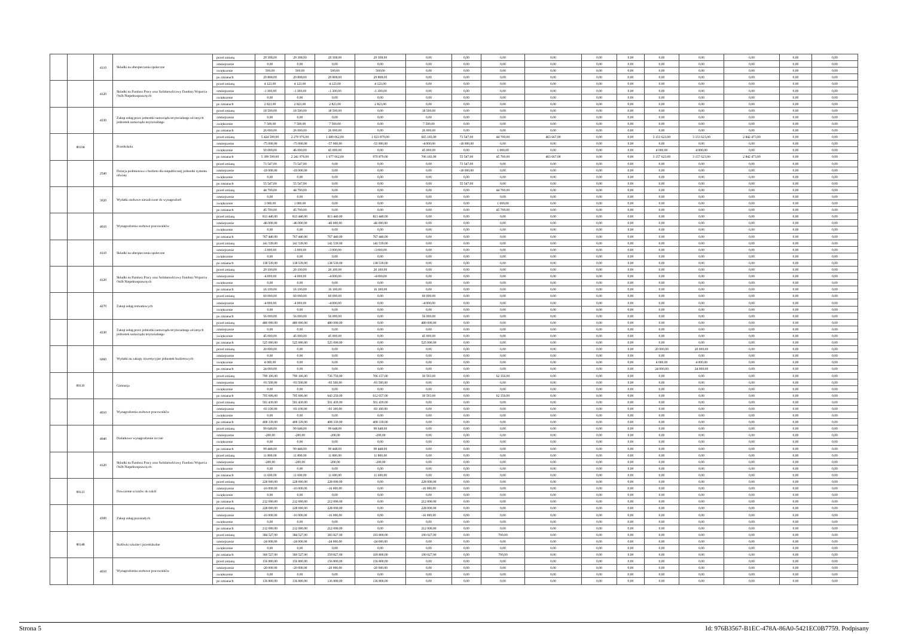| | | 4110 | Składki na ubezpieczenia społeczne | przed zmianą | 29 308,00 | 29 308,00 | 29 308,00 | 29 308,00 | 0,00 | 0,00 | 0,00 | 0,00 | 0,00 | 0,00 | 0,00 | 0,00 | 0,00 | 0,00 | 0,00 |
| | | | | zmniejszenie | 0,00 | 0,00 | 0,00 | 0,00 | 0,00 | 0,00 | 0,00 | 0,00 | 0,00 | 0,00 | 0,00 | 0,00 | 0,00 | 0,00 | 0,00 |
| | | | | zwiększenie | 500,00 | 500,00 | 500,00 | 500,00 | 0,00 | 0,00 | 0,00 | 0,00 | 0,00 | 0,00 | 0,00 | 0,00 | 0,00 | 0,00 | 0,00 |
| | | | | po zmianach | 29 808,00 | 29 808,00 | 29 808,00 | 29 808,00 | 0,00 | 0,00 | 0,00 | 0,00 | 0,00 | 0,00 | 0,00 | 0,00 | 0,00 | 0,00 | 0,00 |
| | | 4120 | Składki na Fundusz Pracy oraz Solidarnościowy Fundusz Wsparcia Osób Niepełnosprawnych | przed zmianą | 4 123,00 | 4 123,00 | 4 123,00 | 4 123,00 | 0,00 | 0,00 | 0,00 | 0,00 | 0,00 | 0,00 | 0,00 | 0,00 | 0,00 | 0,00 | 0,00 |
| | | | | zmniejszenie | -1 300,00 | -1 300,00 | -1 300,00 | -1 300,00 | 0,00 | 0,00 | 0,00 | 0,00 | 0,00 | 0,00 | 0,00 | 0,00 | 0,00 | 0,00 | 0,00 |
| | | | | zwiększenie | 0,00 | 0,00 | 0,00 | 0,00 | 0,00 | 0,00 | 0,00 | 0,00 | 0,00 | 0,00 | 0,00 | 0,00 | 0,00 | 0,00 | 0,00 |
| | | | | po zmianach | 2 823,00 | 2 823,00 | 2 823,00 | 2 823,00 | 0,00 | 0,00 | 0,00 | 0,00 | 0,00 | 0,00 | 0,00 | 0,00 | 0,00 | 0,00 | 0,00 |
| | | 4330 | Zakup usług przez jednostki samorządu terytorialnego od innych jednostek samorządu terytorialnego | przed zmianą | 18 500,00 | 18 500,00 | 18 500,00 | 0,00 | 18 500,00 | 0,00 | 0,00 | 0,00 | 0,00 | 0,00 | 0,00 | 0,00 | 0,00 | 0,00 | 0,00 |
| | | | | zmniejszenie | 0,00 | 0,00 | 0,00 | 0,00 | 0,00 | 0,00 | 0,00 | 0,00 | 0,00 | 0,00 | 0,00 | 0,00 | 0,00 | 0,00 | 0,00 |
| | | | | zwiększenie | 7 500,00 | 7 500,00 | 7 500,00 | 0,00 | 7 500,00 | 0,00 | 0,00 | 0,00 | 0,00 | 0,00 | 0,00 | 0,00 | 0,00 | 0,00 | 0,00 |
| | | | | po zmianach | 26 000,00 | 26 000,00 | 26 000,00 | 0,00 | 26 000,00 | 0,00 | 0,00 | 0,00 | 0,00 | 0,00 | 0,00 | 0,00 | 0,00 | 0,00 | 0,00 |
| | 80104 | | Przedszkola | przed zmianą | 5 424 599,00 | 2 270 976,00 | 1 689 062,00 | 1 023 879,00 | 665 183,00 | 73 547,00 | 44 700,00 | 463 667,00 | 0,00 | 0,00 | 3 153 623,00 | 3 153 623,00 | 2 842 473,00 | 0,00 | 0,00 |
| | | | | zmniejszenie | -75 000,00 | -75 000,00 | -57 000,00 | -53 000,00 | -4 000,00 | -18 000,00 | 0,00 | 0,00 | 0,00 | 0,00 | 0,00 | 0,00 | 0,00 | 0,00 | 0,00 |
| | | | | zwiększenie | 50 000,00 | 46 000,00 | 45 000,00 | 0,00 | 45 000,00 | 0,00 | 1 000,00 | 0,00 | 0,00 | 0,00 | 4 000,00 | 4 000,00 | 0,00 | 0,00 | 0,00 |
| | | | | po zmianach | 5 399 599,00 | 2 241 976,00 | 1 677 062,00 | 970 879,00 | 706 183,00 | 55 547,00 | 45 700,00 | 463 667,00 | 0,00 | 0,00 | 3 157 623,00 | 3 157 623,00 | 2 842 473,00 | 0,00 | 0,00 |
| | | 2540 | Dotacja podmiotowa z budżetu dla niepublicznej jednostki systemu oświaty | przed zmianą | 73 547,00 | 73 547,00 | 0,00 | 0,00 | 0,00 | 73 547,00 | 0,00 | 0,00 | 0,00 | 0,00 | 0,00 | 0,00 | 0,00 | 0,00 | 0,00 |
| | | | | zmniejszenie | -18 000,00 | -18 000,00 | 0,00 | 0,00 | 0,00 | -18 000,00 | 0,00 | 0,00 | 0,00 | 0,00 | 0,00 | 0,00 | 0,00 | 0,00 | 0,00 |
| | | | | zwiększenie | 0,00 | 0,00 | 0,00 | 0,00 | 0,00 | 0,00 | 0,00 | 0,00 | 0,00 | 0,00 | 0,00 | 0,00 | 0,00 | 0,00 | 0,00 |
| | | | | po zmianach | 55 547,00 | 55 547,00 | 0,00 | 0,00 | 0,00 | 55 547,00 | 0,00 | 0,00 | 0,00 | 0,00 | 0,00 | 0,00 | 0,00 | 0,00 | 0,00 |
| | | 3020 | Wydatki osobowe niezaliczone do wynagrodzeń | przed zmianą | 44 700,00 | 44 700,00 | 0,00 | 0,00 | 0,00 | 0,00 | 44 700,00 | 0,00 | 0,00 | 0,00 | 0,00 | 0,00 | 0,00 | 0,00 | 0,00 |
| | | | | zmniejszenie | 0,00 | 0,00 | 0,00 | 0,00 | 0,00 | 0,00 | 0,00 | 0,00 | 0,00 | 0,00 | 0,00 | 0,00 | 0,00 | 0,00 | 0,00 |
| | | | | zwiększenie | 1 000,00 | 1 000,00 | 0,00 | 0,00 | 0,00 | 0,00 | 1 000,00 | 0,00 | 0,00 | 0,00 | 0,00 | 0,00 | 0,00 | 0,00 | 0,00 |
| | | | | po zmianach | 45 700,00 | 45 700,00 | 0,00 | 0,00 | 0,00 | 0,00 | 45 700,00 | 0,00 | 0,00 | 0,00 | 0,00 | 0,00 | 0,00 | 0,00 | 0,00 |
| | | 4010 | Wynagrodzenia osobowe pracowników | przed zmianą | 813 440,00 | 813 440,00 | 813 440,00 | 813 440,00 | 0,00 | 0,00 | 0,00 | 0,00 | 0,00 | 0,00 | 0,00 | 0,00 | 0,00 | 0,00 | 0,00 |
| | | | | zmniejszenie | -46 000,00 | -46 000,00 | -46 000,00 | -46 000,00 | 0,00 | 0,00 | 0,00 | 0,00 | 0,00 | 0,00 | 0,00 | 0,00 | 0,00 | 0,00 | 0,00 |
| | | | | zwiększenie | 0,00 | 0,00 | 0,00 | 0,00 | 0,00 | 0,00 | 0,00 | 0,00 | 0,00 | 0,00 | 0,00 | 0,00 | 0,00 | 0,00 | 0,00 |
| | | | | po zmianach | 767 440,00 | 767 440,00 | 767 440,00 | 767 440,00 | 0,00 | 0,00 | 0,00 | 0,00 | 0,00 | 0,00 | 0,00 | 0,00 | 0,00 | 0,00 | 0,00 |
| | | 4110 | Składki na ubezpieczenia społeczne | przed zmianą | 141 539,00 | 141 539,00 | 141 539,00 | 141 539,00 | 0,00 | 0,00 | 0,00 | 0,00 | 0,00 | 0,00 | 0,00 | 0,00 | 0,00 | 0,00 | 0,00 |
| | | | | zmniejszenie | -3 000,00 | -3 000,00 | -3 000,00 | -3 000,00 | 0,00 | 0,00 | 0,00 | 0,00 | 0,00 | 0,00 | 0,00 | 0,00 | 0,00 | 0,00 | 0,00 |
| | | | | zwiększenie | 0,00 | 0,00 | 0,00 | 0,00 | 0,00 | 0,00 | 0,00 | 0,00 | 0,00 | 0,00 | 0,00 | 0,00 | 0,00 | 0,00 | 0,00 |
| | | | | po zmianach | 138 539,00 | 138 539,00 | 138 539,00 | 138 539,00 | 0,00 | 0,00 | 0,00 | 0,00 | 0,00 | 0,00 | 0,00 | 0,00 | 0,00 | 0,00 | 0,00 |
| | | 4120 | Składki na Fundusz Pracy oraz Solidarnościowy Fundusz Wsparcia Osób Niepełnosprawnych | przed zmianą | 20 100,00 | 20 100,00 | 20 100,00 | 20 100,00 | 0,00 | 0,00 | 0,00 | 0,00 | 0,00 | 0,00 | 0,00 | 0,00 | 0,00 | 0,00 | 0,00 |
| | | | | zmniejszenie | -4 000,00 | -4 000,00 | -4 000,00 | -4 000,00 | 0,00 | 0,00 | 0,00 | 0,00 | 0,00 | 0,00 | 0,00 | 0,00 | 0,00 | 0,00 | 0,00 |
| | | | | zwiększenie | 0,00 | 0,00 | 0,00 | 0,00 | 0,00 | 0,00 | 0,00 | 0,00 | 0,00 | 0,00 | 0,00 | 0,00 | 0,00 | 0,00 | 0,00 |
| | | | | po zmianach | 16 100,00 | 16 100,00 | 16 100,00 | 16 100,00 | 0,00 | 0,00 | 0,00 | 0,00 | 0,00 | 0,00 | 0,00 | 0,00 | 0,00 | 0,00 | 0,00 |
| | | 4270 | Zakup usług remontowych | przed zmianą | 60 000,00 | 60 000,00 | 60 000,00 | 0,00 | 60 000,00 | 0,00 | 0,00 | 0,00 | 0,00 | 0,00 | 0,00 | 0,00 | 0,00 | 0,00 | 0,00 |
| | | | | zmniejszenie | -4 000,00 | -4 000,00 | -4 000,00 | 0,00 | -4 000,00 | 0,00 | 0,00 | 0,00 | 0,00 | 0,00 | 0,00 | 0,00 | 0,00 | 0,00 | 0,00 |
| | | | | zwiększenie | 0,00 | 0,00 | 0,00 | 0,00 | 0,00 | 0,00 | 0,00 | 0,00 | 0,00 | 0,00 | 0,00 | 0,00 | 0,00 | 0,00 | 0,00 |
| | | | | po zmianach | 56 000,00 | 56 000,00 | 56 000,00 | 0,00 | 56 000,00 | 0,00 | 0,00 | 0,00 | 0,00 | 0,00 | 0,00 | 0,00 | 0,00 | 0,00 | 0,00 |
| | | 4330 | Zakup usług przez jednostki samorządu terytorialnego od innych jednostek samorządu terytorialnego | przed zmianą | 480 000,00 | 480 000,00 | 480 000,00 | 0,00 | 480 000,00 | 0,00 | 0,00 | 0,00 | 0,00 | 0,00 | 0,00 | 0,00 | 0,00 | 0,00 | 0,00 |
| | | | | zmniejszenie | 0,00 | 0,00 | 0,00 | 0,00 | 0,00 | 0,00 | 0,00 | 0,00 | 0,00 | 0,00 | 0,00 | 0,00 | 0,00 | 0,00 | 0,00 |
| | | | | zwiększenie | 45 000,00 | 45 000,00 | 45 000,00 | 0,00 | 45 000,00 | 0,00 | 0,00 | 0,00 | 0,00 | 0,00 | 0,00 | 0,00 | 0,00 | 0,00 | 0,00 |
| | | | | po zmianach | 525 000,00 | 525 000,00 | 525 000,00 | 0,00 | 525 000,00 | 0,00 | 0,00 | 0,00 | 0,00 | 0,00 | 0,00 | 0,00 | 0,00 | 0,00 | 0,00 |
| | | 6060 | Wydatki na zakupy inwestycyjne jednostek budżetowych | przed zmianą | 20 000,00 | 0,00 | 0,00 | 0,00 | 0,00 | 0,00 | 0,00 | 0,00 | 0,00 | 0,00 | 20 000,00 | 20 000,00 | 0,00 | 0,00 | 0,00 |
| | | | | zmniejszenie | 0,00 | 0,00 | 0,00 | 0,00 | 0,00 | 0,00 | 0,00 | 0,00 | 0,00 | 0,00 | 0,00 | 0,00 | 0,00 | 0,00 | 0,00 |
| | | | | zwiększenie | 4 000,00 | 0,00 | 0,00 | 0,00 | 0,00 | 0,00 | 0,00 | 0,00 | 0,00 | 0,00 | 4 000,00 | 4 000,00 | 0,00 | 0,00 | 0,00 |
| | | | | po zmianach | 24 000,00 | 0,00 | 0,00 | 0,00 | 0,00 | 0,00 | 0,00 | 0,00 | 0,00 | 0,00 | 24 000,00 | 24 000,00 | 0,00 | 0,00 | 0,00 |
| | 80110 | | Gimnazja | przed zmianą | 799 106,00 | 799 106,00 | 736 750,00 | 706 157,00 | 30 593,00 | 0,00 | 62 356,00 | 0,00 | 0,00 | 0,00 | 0,00 | 0,00 | 0,00 | 0,00 | 0,00 |
| | | | | zmniejszenie | -93 500,00 | -93 500,00 | -93 500,00 | -93 500,00 | 0,00 | 0,00 | 0,00 | 0,00 | 0,00 | 0,00 | 0,00 | 0,00 | 0,00 | 0,00 | 0,00 |
| | | | | zwiększenie | 0,00 | 0,00 | 0,00 | 0,00 | 0,00 | 0,00 | 0,00 | 0,00 | 0,00 | 0,00 | 0,00 | 0,00 | 0,00 | 0,00 | 0,00 |
| | | | | po zmianach | 705 606,00 | 705 606,00 | 643 250,00 | 612 657,00 | 30 593,00 | 0,00 | 62 356,00 | 0,00 | 0,00 | 0,00 | 0,00 | 0,00 | 0,00 | 0,00 | 0,00 |
| | | 4010 | Wynagrodzenia osobowe pracowników | przed zmianą | 501 439,00 | 501 439,00 | 501 439,00 | 501 439,00 | 0,00 | 0,00 | 0,00 | 0,00 | 0,00 | 0,00 | 0,00 | 0,00 | 0,00 | 0,00 | 0,00 |
| | | | | zmniejszenie | -93 100,00 | -93 100,00 | -93 100,00 | -93 100,00 | 0,00 | 0,00 | 0,00 | 0,00 | 0,00 | 0,00 | 0,00 | 0,00 | 0,00 | 0,00 | 0,00 |
| | | | | zwiększenie | 0,00 | 0,00 | 0,00 | 0,00 | 0,00 | 0,00 | 0,00 | 0,00 | 0,00 | 0,00 | 0,00 | 0,00 | 0,00 | 0,00 | 0,00 |
| | | | | po zmianach | 408 339,00 | 408 339,00 | 408 339,00 | 408 339,00 | 0,00 | 0,00 | 0,00 | 0,00 | 0,00 | 0,00 | 0,00 | 0,00 | 0,00 | 0,00 | 0,00 |
| | | 4040 | Dodatkowe wynagrodzenie roczne | przed zmianą | 99 648,00 | 99 648,00 | 99 648,00 | 99 648,00 | 0,00 | 0,00 | 0,00 | 0,00 | 0,00 | 0,00 | 0,00 | 0,00 | 0,00 | 0,00 | 0,00 |
| | | | | zmniejszenie | -200,00 | -200,00 | -200,00 | -200,00 | 0,00 | 0,00 | 0,00 | 0,00 | 0,00 | 0,00 | 0,00 | 0,00 | 0,00 | 0,00 | 0,00 |
| | | | | zwiększenie | 0,00 | 0,00 | 0,00 | 0,00 | 0,00 | 0,00 | 0,00 | 0,00 | 0,00 | 0,00 | 0,00 | 0,00 | 0,00 | 0,00 | 0,00 |
| | | | | po zmianach | 99 448,00 | 99 448,00 | 99 448,00 | 99 448,00 | 0,00 | 0,00 | 0,00 | 0,00 | 0,00 | 0,00 | 0,00 | 0,00 | 0,00 | 0,00 | 0,00 |
| | | 4120 | Składki na Fundusz Pracy oraz Solidarnościowy Fundusz Wsparcia Osób Niepełnosprawnych | przed zmianą | 11 800,00 | 11 800,00 | 11 800,00 | 11 800,00 | 0,00 | 0,00 | 0,00 | 0,00 | 0,00 | 0,00 | 0,00 | 0,00 | 0,00 | 0,00 | 0,00 |
| | | | | zmniejszenie | -200,00 | -200,00 | -200,00 | -200,00 | 0,00 | 0,00 | 0,00 | 0,00 | 0,00 | 0,00 | 0,00 | 0,00 | 0,00 | 0,00 | 0,00 |
| | | | | zwiększenie | 0,00 | 0,00 | 0,00 | 0,00 | 0,00 | 0,00 | 0,00 | 0,00 | 0,00 | 0,00 | 0,00 | 0,00 | 0,00 | 0,00 | 0,00 |
| | | | | po zmianach | 11 600,00 | 11 600,00 | 11 600,00 | 11 600,00 | 0,00 | 0,00 | 0,00 | 0,00 | 0,00 | 0,00 | 0,00 | 0,00 | 0,00 | 0,00 | 0,00 |
| | 80113 | | Dowożenie uczniów do szkół | przed zmianą | 228 000,00 | 228 000,00 | 228 000,00 | 0,00 | 228 000,00 | 0,00 | 0,00 | 0,00 | 0,00 | 0,00 | 0,00 | 0,00 | 0,00 | 0,00 | 0,00 |
| | | | | zmniejszenie | -16 000,00 | -16 000,00 | -16 000,00 | 0,00 | -16 000,00 | 0,00 | 0,00 | 0,00 | 0,00 | 0,00 | 0,00 | 0,00 | 0,00 | 0,00 | 0,00 |
| | | | | zwiększenie | 0,00 | 0,00 | 0,00 | 0,00 | 0,00 | 0,00 | 0,00 | 0,00 | 0,00 | 0,00 | 0,00 | 0,00 | 0,00 | 0,00 | 0,00 |
| | | | | po zmianach | 212 000,00 | 212 000,00 | 212 000,00 | 0,00 | 212 000,00 | 0,00 | 0,00 | 0,00 | 0,00 | 0,00 | 0,00 | 0,00 | 0,00 | 0,00 | 0,00 |
| | | 4300 | Zakup usług pozostałych | przed zmianą | 228 000,00 | 228 000,00 | 228 000,00 | 0,00 | 228 000,00 | 0,00 | 0,00 | 0,00 | 0,00 | 0,00 | 0,00 | 0,00 | 0,00 | 0,00 | 0,00 |
| | | | | zmniejszenie | -16 000,00 | -16 000,00 | -16 000,00 | 0,00 | -16 000,00 | 0,00 | 0,00 | 0,00 | 0,00 | 0,00 | 0,00 | 0,00 | 0,00 | 0,00 | 0,00 |
| | | | | zwiększenie | 0,00 | 0,00 | 0,00 | 0,00 | 0,00 | 0,00 | 0,00 | 0,00 | 0,00 | 0,00 | 0,00 | 0,00 | 0,00 | 0,00 | 0,00 |
| | | | | po zmianach | 212 000,00 | 212 000,00 | 212 000,00 | 0,00 | 212 000,00 | 0,00 | 0,00 | 0,00 | 0,00 | 0,00 | 0,00 | 0,00 | 0,00 | 0,00 | 0,00 |
| | 80148 | | Stołówki szkolne i przedszkolne | przed zmianą | 384 527,00 | 384 527,00 | 383 827,00 | 193 800,00 | 190 027,00 | 0,00 | 700,00 | 0,00 | 0,00 | 0,00 | 0,00 | 0,00 | 0,00 | 0,00 | 0,00 |
| | | | | zmniejszenie | -24 000,00 | -24 000,00 | -24 000,00 | -24 000,00 | 0,00 | 0,00 | 0,00 | 0,00 | 0,00 | 0,00 | 0,00 | 0,00 | 0,00 | 0,00 | 0,00 |
| | | | | zwiększenie | 0,00 | 0,00 | 0,00 | 0,00 | 0,00 | 0,00 | 0,00 | 0,00 | 0,00 | 0,00 | 0,00 | 0,00 | 0,00 | 0,00 | 0,00 |
| | | | | po zmianach | 360 527,00 | 360 527,00 | 359 827,00 | 169 800,00 | 190 027,00 | 0,00 | 700,00 | 0,00 | 0,00 | 0,00 | 0,00 | 0,00 | 0,00 | 0,00 | 0,00 |
| | | 4010 | Wynagrodzenia osobowe pracowników | przed zmianą | 156 800,00 | 156 800,00 | 156 800,00 | 156 800,00 | 0,00 | 0,00 | 0,00 | 0,00 | 0,00 | 0,00 | 0,00 | 0,00 | 0,00 | 0,00 | 0,00 |
| | | | | zmniejszenie | -20 000,00 | -20 000,00 | -20 000,00 | -20 000,00 | 0,00 | 0,00 | 0,00 | 0,00 | 0,00 | 0,00 | 0,00 | 0,00 | 0,00 | 0,00 | 0,00 |
| | | | | zwiększenie | 0,00 | 0,00 | 0,00 | 0,00 | 0,00 | 0,00 | 0,00 | 0,00 | 0,00 | 0,00 | 0,00 | 0,00 | 0,00 | 0,00 | 0,00 |
| | | | | po zmianach | 136 800,00 | 136 800,00 | 136 800,00 | 136 800,00 | 0,00 | 0,00 | 0,00 | 0,00 | 0,00 | 0,00 | 0,00 | 0,00 | 0,00 | 0,00 | 0,00 |
Strona 5 Id: 976B3567-B1EC-478A-86A0-5421EC0B7759. Podpisany